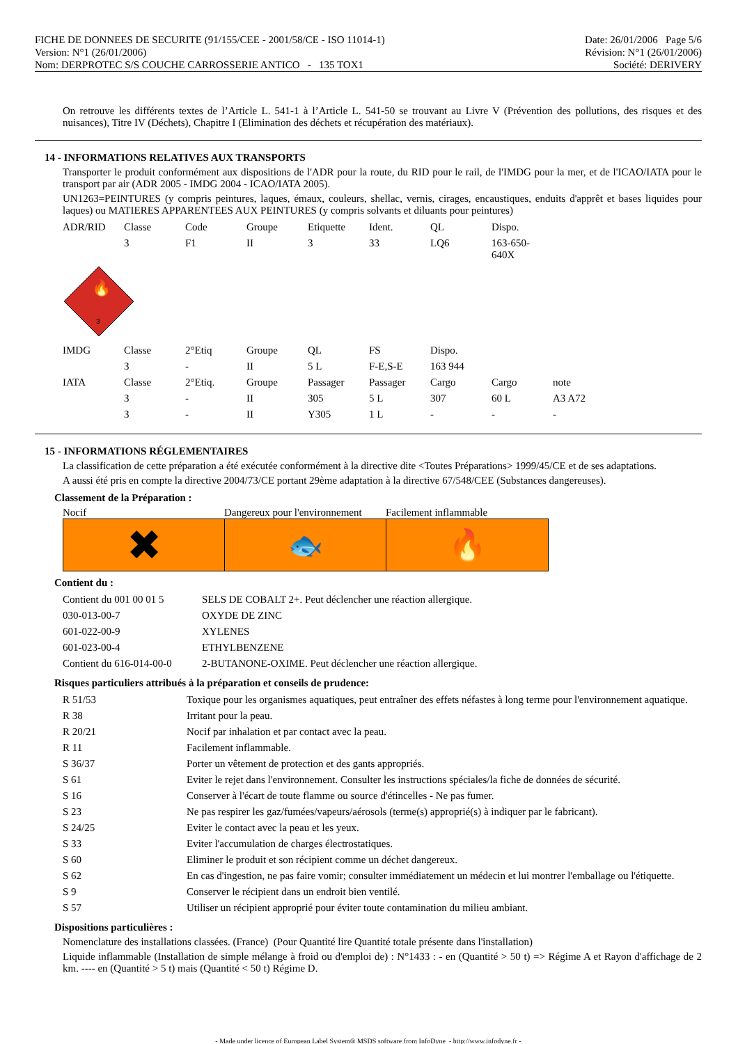FICHE DE DONNEES DE SECURITE (91/155/CEE - 2001/58/CE - ISO 11014-1)
Version: N°1 (26/01/2006)
Nom: DERPROTEC S/S COUCHE CARROSSERIE ANTICO - 135 TOX1
Date: 26/01/2006 Page 5/6
Révision: N°1 (26/01/2006)
Société: DERIVERY
On retrouve les différents textes de l’Article L. 541-1 à l’Article L. 541-50 se trouvant au Livre V (Prévention des pollutions, des risques et des nuisances), Titre IV (Déchets), Chapitre I (Elimination des déchets et récupération des matériaux).
14 - INFORMATIONS RELATIVES AUX TRANSPORTS
Transporter le produit conformément aux dispositions de l'ADR pour la route, du RID pour le rail, de l'IMDG pour la mer, et de l'ICAO/IATA pour le transport par air (ADR 2005 - IMDG 2004 - ICAO/IATA 2005).
UN1263=PEINTURES (y compris peintures, laques, émaux, couleurs, shellac, vernis, cirages, encaustiques, enduits d'apprêt et bases liquides pour laques) ou MATIERES APPARENTEES AUX PEINTURES (y compris solvants et diluants pour peintures)
| ADR/RID | Classe | Code | Groupe | Etiquette | Ident. | QL | Dispo. | |
| | 3 | F1 | II | 3 | 33 | LQ6 | 163-650-640X | |
| 3 🔥 | | | | | | | | |
| IMDG | Classe | 2°Etiq | Groupe | QL | FS | Dispo. | | |
| | 3 | - | II | 5 L | F-E,S-E | 163 944 | | |
| IATA | Classe | 2°Etiq. | Groupe | Passager | Passager | Cargo | Cargo | note |
| | 3 | - | II | 305 | 5 L | 307 | 60 L | A3 A72 |
| | 3 | - | II | Y305 | 1 L | - | - | - |
15 - INFORMATIONS RÉGLEMENTAIRES
La classification de cette préparation a été exécutée conformément à la directive dite <Toutes Préparations> 1999/45/CE et de ses adaptations.
A aussi été pris en compte la directive 2004/73/CE portant 29ème adaptation à la directive 67/548/CEE (Substances dangereuses).
Classement de la Préparation :
Nocif
✖
Dangereux pour l'environnement
🐟
Facilement inflammable
🔥
Contient du :
| Contient du 001 00 01 5 | SELS DE COBALT 2+. Peut déclencher une réaction allergique. |
| 030-013-00-7 | OXYDE DE ZINC |
| 601-022-00-9 | XYLENES |
| 601-023-00-4 | ETHYLBENZENE |
| Contient du 616-014-00-0 | 2-BUTANONE-OXIME. Peut déclencher une réaction allergique. |
Risques particuliers attribués à la préparation et conseils de prudence:
| R 51/53 | Toxique pour les organismes aquatiques, peut entraîner des effets néfastes à long terme pour l'environnement aquatique. |
| R 38 | Irritant pour la peau. |
| R 20/21 | Nocif par inhalation et par contact avec la peau. |
| R 11 | Facilement inflammable. |
| S 36/37 | Porter un vêtement de protection et des gants appropriés. |
| S 61 | Eviter le rejet dans l'environnement. Consulter les instructions spéciales/la fiche de données de sécurité. |
| S 16 | Conserver à l'écart de toute flamme ou source d'étincelles - Ne pas fumer. |
| S 23 | Ne pas respirer les gaz/fumées/vapeurs/aérosols (terme(s) approprié(s) à indiquer par le fabricant). |
| S 24/25 | Eviter le contact avec la peau et les yeux. |
| S 33 | Eviter l'accumulation de charges électrostatiques. |
| S 60 | Eliminer le produit et son récipient comme un déchet dangereux. |
| S 62 | En cas d'ingestion, ne pas faire vomir; consulter immédiatement un médecin et lui montrer l'emballage ou l'étiquette. |
| S 9 | Conserver le récipient dans un endroit bien ventilé. |
| S 57 | Utiliser un récipient approprié pour éviter toute contamination du milieu ambiant. |
Dispositions particulières :
Nomenclature des installations classées. (France) (Pour Quantité lire Quantité totale présente dans l'installation)
Liquide inflammable (Installation de simple mélange à froid ou d'emploi de) : N°1433 : - en (Quantité > 50 t) => Régime A et Rayon d'affichage de 2 km. ---- en (Quantité > 5 t) mais (Quantité < 50 t) Régime D.
- Made under licence of European Label System® MSDS software from InfoDyne - http://www.infodyne.fr -